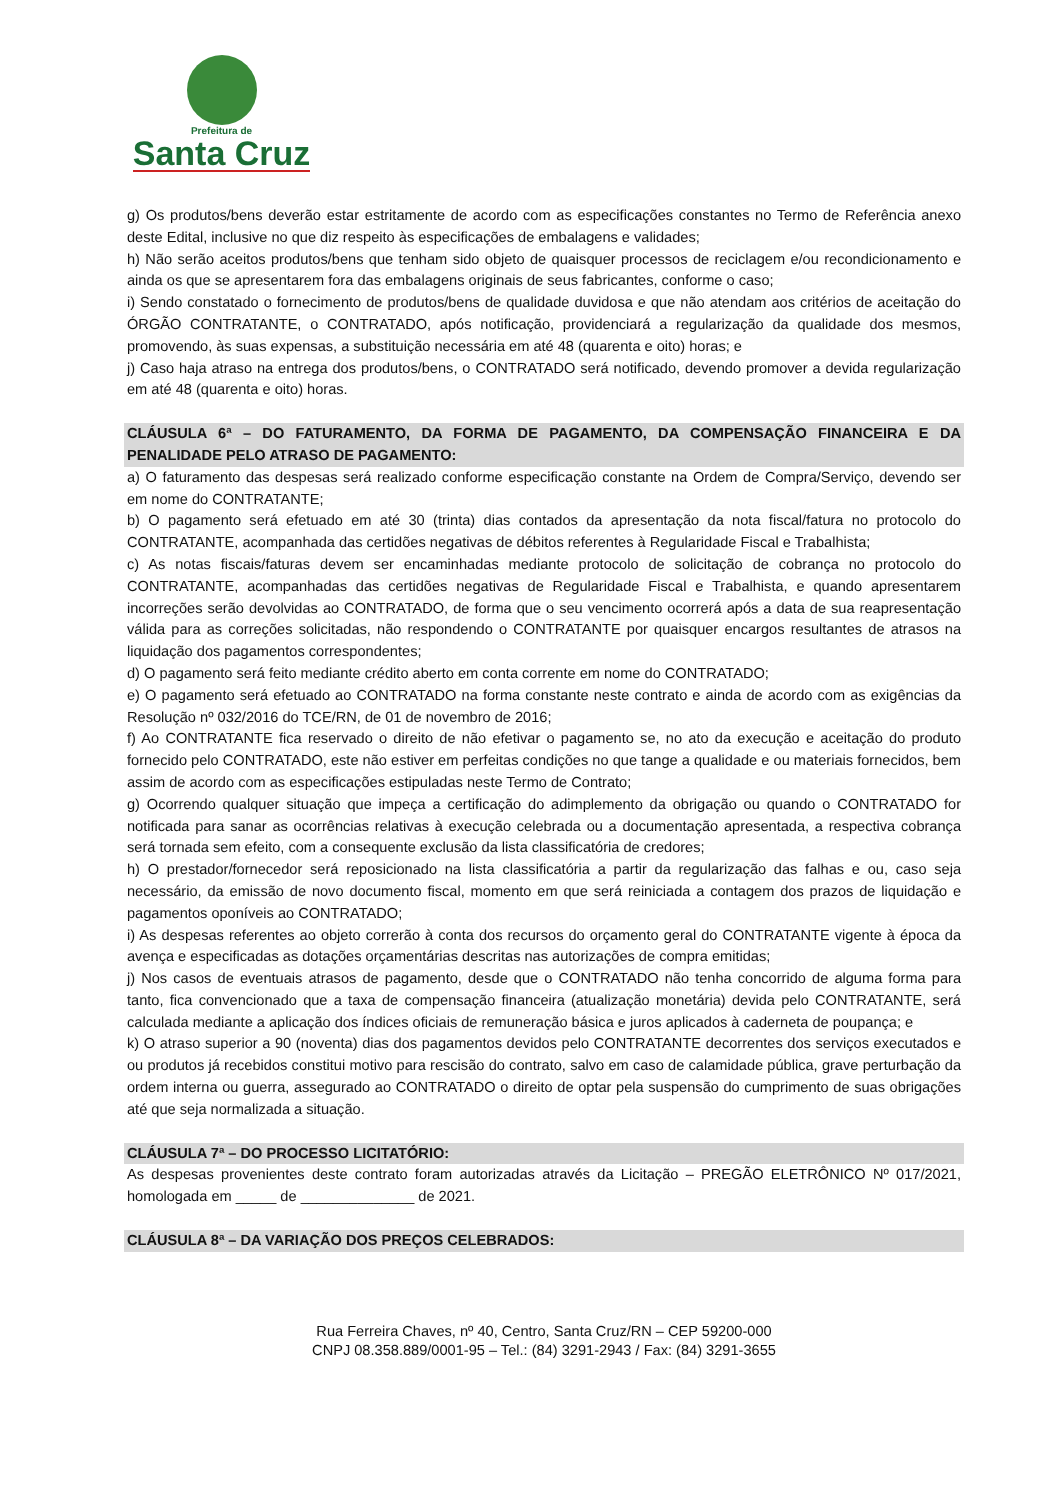Prefeitura de
Santa Cruz
g) Os produtos/bens deverão estar estritamente de acordo com as especificações constantes no Termo de Referência anexo deste Edital, inclusive no que diz respeito às especificações de embalagens e validades;
h) Não serão aceitos produtos/bens que tenham sido objeto de quaisquer processos de reciclagem e/ou recondicionamento e ainda os que se apresentarem fora das embalagens originais de seus fabricantes, conforme o caso;
i) Sendo constatado o fornecimento de produtos/bens de qualidade duvidosa e que não atendam aos critérios de aceitação do ÓRGÃO CONTRATANTE, o CONTRATADO, após notificação, providenciará a regularização da qualidade dos mesmos, promovendo, às suas expensas, a substituição necessária em até 48 (quarenta e oito) horas; e
j) Caso haja atraso na entrega dos produtos/bens, o CONTRATADO será notificado, devendo promover a devida regularização em até 48 (quarenta e oito) horas.
CLÁUSULA 6ª – DO FATURAMENTO, DA FORMA DE PAGAMENTO, DA COMPENSAÇÃO FINANCEIRA E DA PENALIDADE PELO ATRASO DE PAGAMENTO:
a) O faturamento das despesas será realizado conforme especificação constante na Ordem de Compra/Serviço, devendo ser em nome do CONTRATANTE;
b) O pagamento será efetuado em até 30 (trinta) dias contados da apresentação da nota fiscal/fatura no protocolo do CONTRATANTE, acompanhada das certidões negativas de débitos referentes à Regularidade Fiscal e Trabalhista;
c) As notas fiscais/faturas devem ser encaminhadas mediante protocolo de solicitação de cobrança no protocolo do CONTRATANTE, acompanhadas das certidões negativas de Regularidade Fiscal e Trabalhista, e quando apresentarem incorreções serão devolvidas ao CONTRATADO, de forma que o seu vencimento ocorrerá após a data de sua reapresentação válida para as correções solicitadas, não respondendo o CONTRATANTE por quaisquer encargos resultantes de atrasos na liquidação dos pagamentos correspondentes;
d) O pagamento será feito mediante crédito aberto em conta corrente em nome do CONTRATADO;
e) O pagamento será efetuado ao CONTRATADO na forma constante neste contrato e ainda de acordo com as exigências da Resolução nº 032/2016 do TCE/RN, de 01 de novembro de 2016;
f) Ao CONTRATANTE fica reservado o direito de não efetivar o pagamento se, no ato da execução e aceitação do produto fornecido pelo CONTRATADO, este não estiver em perfeitas condições no que tange a qualidade e ou materiais fornecidos, bem assim de acordo com as especificações estipuladas neste Termo de Contrato;
g) Ocorrendo qualquer situação que impeça a certificação do adimplemento da obrigação ou quando o CONTRATADO for notificada para sanar as ocorrências relativas à execução celebrada ou a documentação apresentada, a respectiva cobrança será tornada sem efeito, com a consequente exclusão da lista classificatória de credores;
h) O prestador/fornecedor será reposicionado na lista classificatória a partir da regularização das falhas e ou, caso seja necessário, da emissão de novo documento fiscal, momento em que será reiniciada a contagem dos prazos de liquidação e pagamentos oponíveis ao CONTRATADO;
i) As despesas referentes ao objeto correrão à conta dos recursos do orçamento geral do CONTRATANTE vigente à época da avença e especificadas as dotações orçamentárias descritas nas autorizações de compra emitidas;
j) Nos casos de eventuais atrasos de pagamento, desde que o CONTRATADO não tenha concorrido de alguma forma para tanto, fica convencionado que a taxa de compensação financeira (atualização monetária) devida pelo CONTRATANTE, será calculada mediante a aplicação dos índices oficiais de remuneração básica e juros aplicados à caderneta de poupança; e
k) O atraso superior a 90 (noventa) dias dos pagamentos devidos pelo CONTRATANTE decorrentes dos serviços executados e ou produtos já recebidos constitui motivo para rescisão do contrato, salvo em caso de calamidade pública, grave perturbação da ordem interna ou guerra, assegurado ao CONTRATADO o direito de optar pela suspensão do cumprimento de suas obrigações até que seja normalizada a situação.
CLÁUSULA 7ª – DO PROCESSO LICITATÓRIO:
As despesas provenientes deste contrato foram autorizadas através da Licitação – PREGÃO ELETRÔNICO Nº 017/2021, homologada em _____ de ______________ de 2021.
CLÁUSULA 8ª – DA VARIAÇÃO DOS PREÇOS CELEBRADOS:
Rua Ferreira Chaves, nº 40, Centro, Santa Cruz/RN – CEP 59200-000
CNPJ 08.358.889/0001-95 – Tel.: (84) 3291-2943 / Fax: (84) 3291-3655